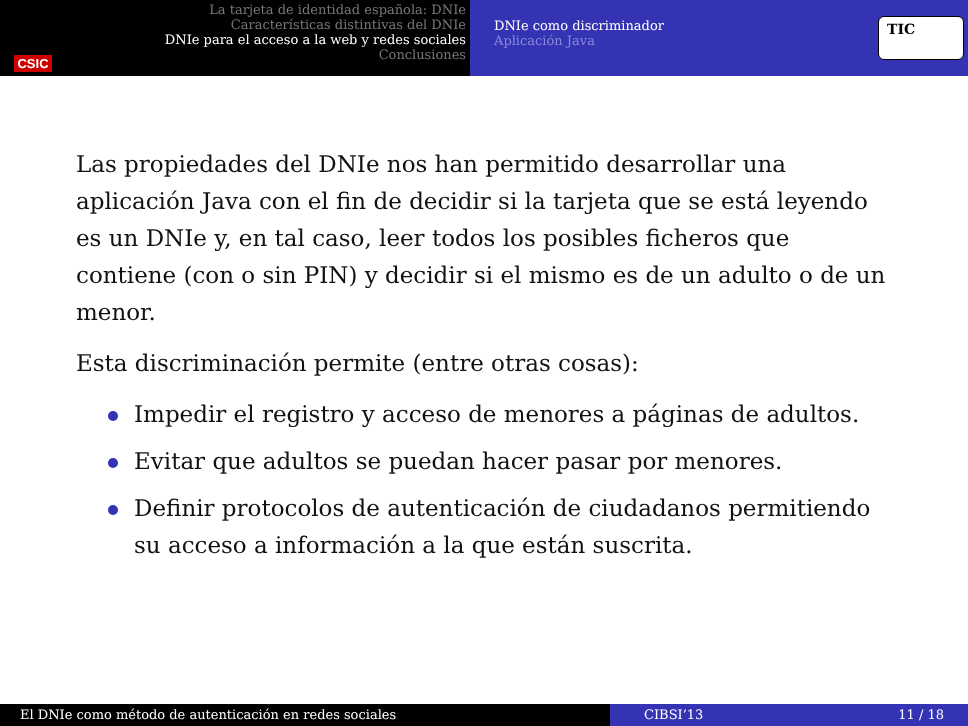CSIC
La tarjeta de identidad española: DNIe
Características distintivas del DNIe
DNIe para el acceso a la web y redes sociales
Conclusiones
DNIe como discriminador
Aplicación Java
TIC
Las propiedades del DNIe nos han permitido desarrollar una aplicación Java con el fin de decidir si la tarjeta que se está leyendo es un DNIe y, en tal caso, leer todos los posibles ficheros que contiene (con o sin PIN) y decidir si el mismo es de un adulto o de un menor.
Esta discriminación permite (entre otras cosas):
Impedir el registro y acceso de menores a páginas de adultos.
Evitar que adultos se puedan hacer pasar por menores.
Definir protocolos de autenticación de ciudadanos permitiendo su acceso a información a la que están suscrita.
El DNIe como método de autenticación en redes sociales CIBSI’13 11 / 18